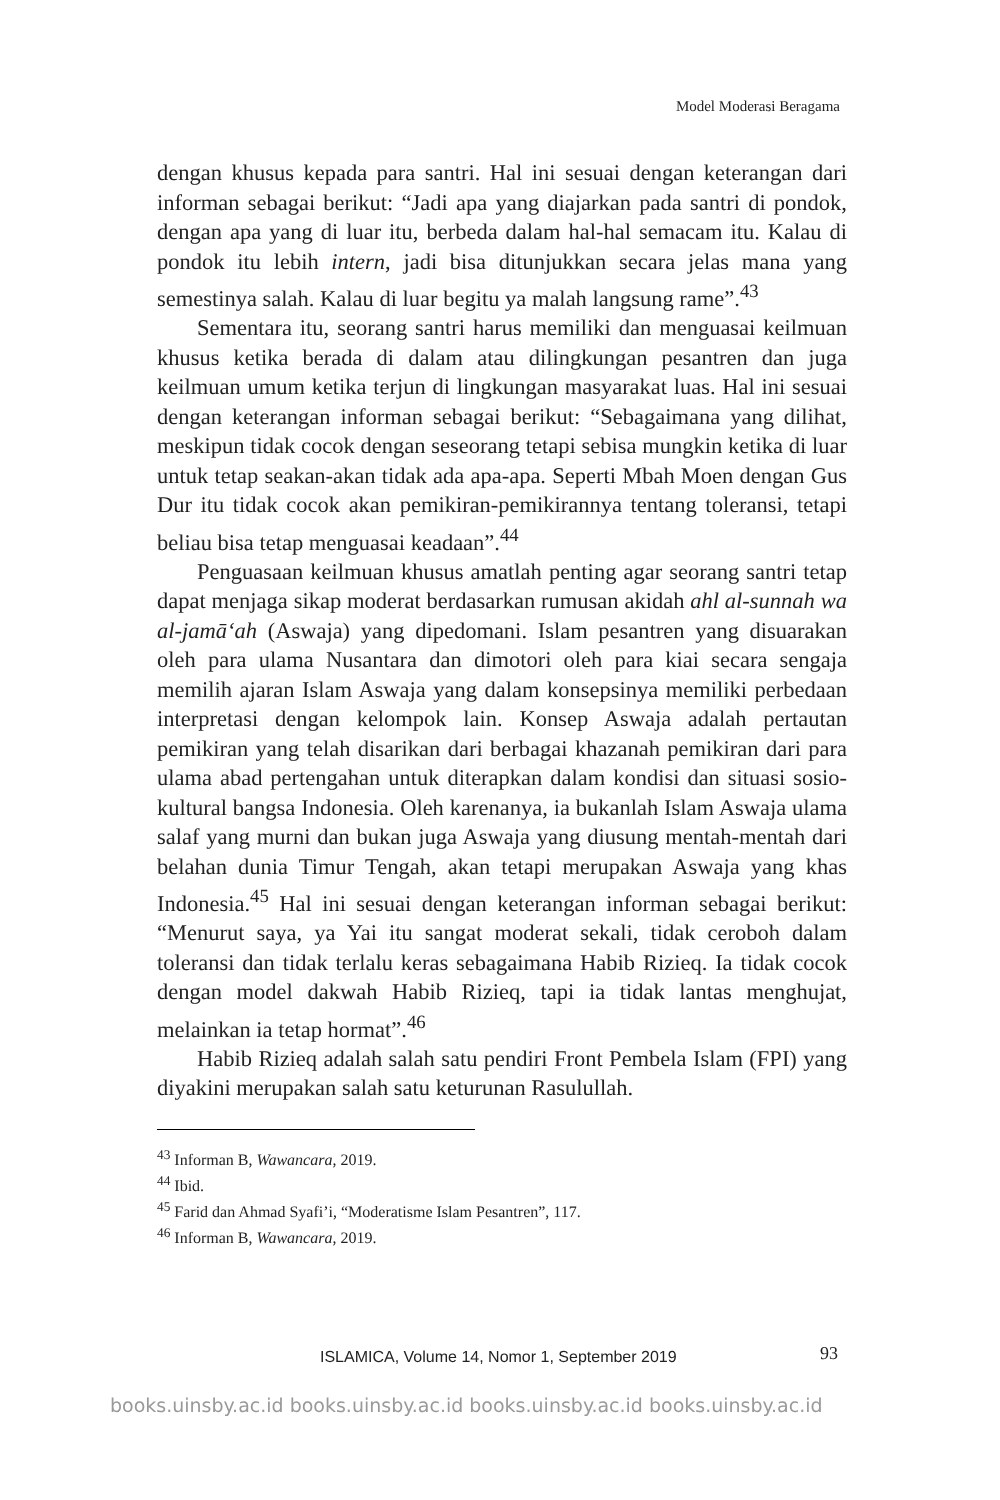Model Moderasi Beragama
dengan khusus kepada para santri. Hal ini sesuai dengan keterangan dari informan sebagai berikut: “Jadi apa yang diajarkan pada santri di pondok, dengan apa yang di luar itu, berbeda dalam hal-hal semacam itu. Kalau di pondok itu lebih intern, jadi bisa ditunjukkan secara jelas mana yang semestinya salah. Kalau di luar begitu ya malah langsung rame”.<sup>43</sup>
Sementara itu, seorang santri harus memiliki dan menguasai keilmuan khusus ketika berada di dalam atau dilingkungan pesantren dan juga keilmuan umum ketika terjun di lingkungan masyarakat luas. Hal ini sesuai dengan keterangan informan sebagai berikut: “Sebagaimana yang dilihat, meskipun tidak cocok dengan seseorang tetapi sebisa mungkin ketika di luar untuk tetap seakan-akan tidak ada apa-apa. Seperti Mbah Moen dengan Gus Dur itu tidak cocok akan pemikiran-pemikirannya tentang toleransi, tetapi beliau bisa tetap menguasai keadaan”.<sup>44</sup>
Penguasaan keilmuan khusus amatlah penting agar seorang santri tetap dapat menjaga sikap moderat berdasarkan rumusan akidah ahl al-sunnah wa al-jamā‘ah (Aswaja) yang dipedomani. Islam pesantren yang disuarakan oleh para ulama Nusantara dan dimotori oleh para kiai secara sengaja memilih ajaran Islam Aswaja yang dalam konsepsinya memiliki perbedaan interpretasi dengan kelompok lain. Konsep Aswaja adalah pertautan pemikiran yang telah disarikan dari berbagai khazanah pemikiran dari para ulama abad pertengahan untuk diterapkan dalam kondisi dan situasi sosio-kultural bangsa Indonesia. Oleh karenanya, ia bukanlah Islam Aswaja ulama salaf yang murni dan bukan juga Aswaja yang diusung mentah-mentah dari belahan dunia Timur Tengah, akan tetapi merupakan Aswaja yang khas Indonesia.<sup>45</sup> Hal ini sesuai dengan keterangan informan sebagai berikut: “Menurut saya, ya Yai itu sangat moderat sekali, tidak ceroboh dalam toleransi dan tidak terlalu keras sebagaimana Habib Rizieq. Ia tidak cocok dengan model dakwah Habib Rizieq, tapi ia tidak lantas menghujat, melainkan ia tetap hormat”.<sup>46</sup>
Habib Rizieq adalah salah satu pendiri Front Pembela Islam (FPI) yang diyakini merupakan salah satu keturunan Rasulullah.
<sup>43</sup> Informan B, Wawancara, 2019.
<sup>44</sup> Ibid.
<sup>45</sup> Farid dan Ahmad Syafi’i, “Moderatisme Islam Pesantren”, 117.
<sup>46</sup> Informan B, Wawancara, 2019.
ISLAMICA, Volume 14, Nomor 1, September 2019
93
books.uinsby.ac.id books.uinsby.ac.id books.uinsby.ac.id books.uinsby.ac.id